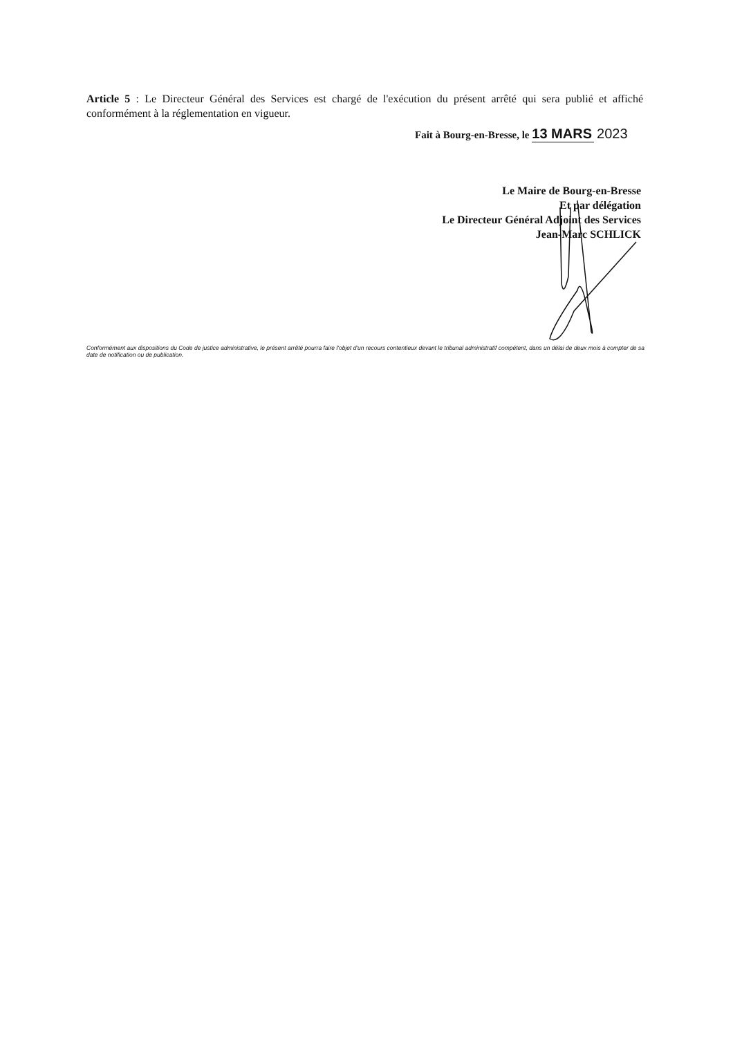Article 5 : Le Directeur Général des Services est chargé de l'exécution du présent arrêté qui sera publié et affiché conformément à la réglementation en vigueur.
Fait à Bourg-en-Bresse, le 13 MARS 2023
Le Maire de Bourg-en-Bresse
Et par délégation
Le Directeur Général Adjoint des Services
Jean-Marc SCHLICK
Conformément aux dispositions du Code de justice administrative, le présent arrêté pourra faire l'objet d'un recours contentieux devant le tribunal administratif compétent, dans un délai de deux mois à compter de sa date de notification ou de publication.